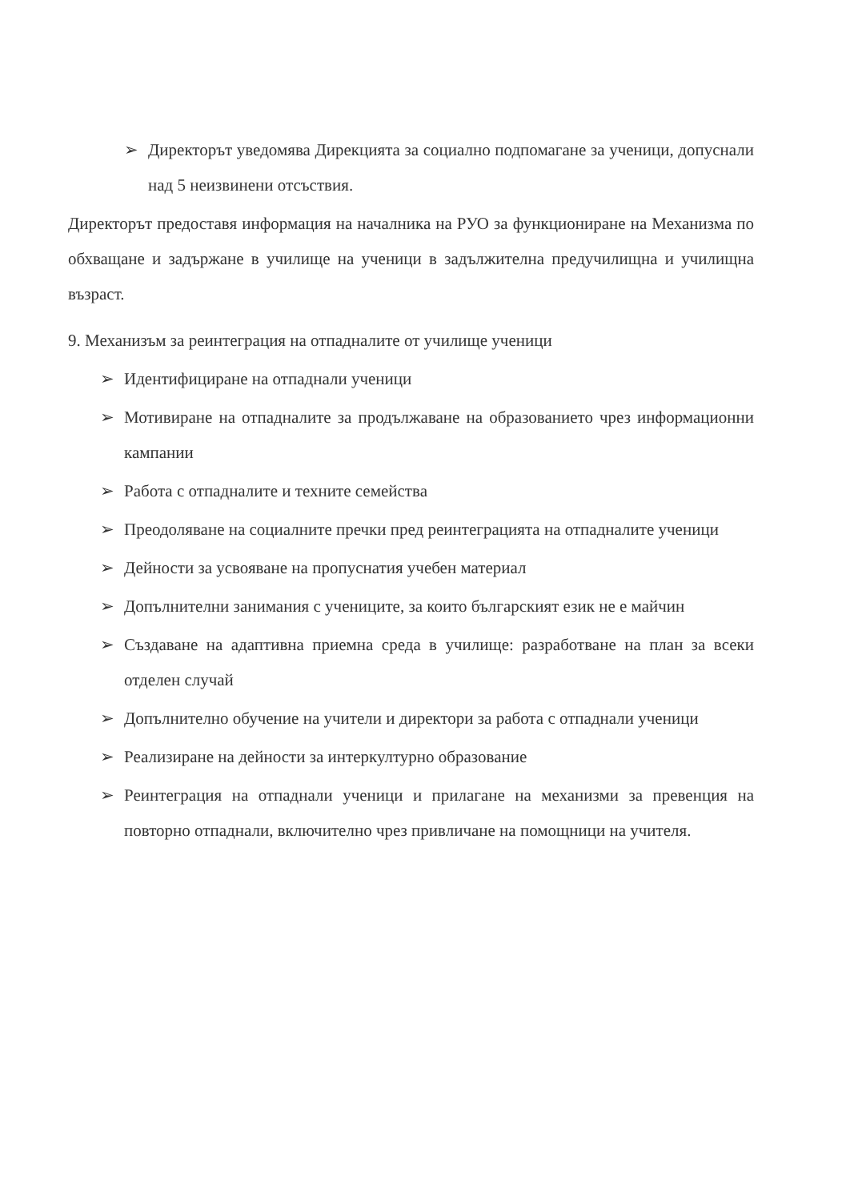➢ Директорът уведомява Дирекцията за социално подпомагане за ученици, допуснали над 5 неизвинени отсъствия.
Директорът предоставя информация на началника на РУО за функциониране на Механизма по обхващане и задържане в училище на ученици в задължителна предучилищна и училищна възраст.
9. Механизъм за реинтеграция на отпадналите от училище ученици
➢ Идентифициране на отпаднали ученици
➢ Мотивиране на отпадналите за продължаване на образованието чрез информационни кампании
➢ Работа с отпадналите и техните семейства
➢ Преодоляване на социалните пречки пред реинтеграцията на отпадналите ученици
➢ Дейности за усвояване на пропуснатия учебен материал
➢ Допълнителни занимания с учениците, за които българският език не е майчин
➢ Създаване на адаптивна приемна среда в училище: разработване на план за всеки отделен случай
➢ Допълнително обучение на учители и директори за работа с отпаднали ученици
➢ Реализиране на дейности за интеркултурно образование
➢ Реинтеграция на отпаднали ученици и прилагане на механизми за превенция на повторно отпаднали, включително чрез привличане на помощници на учителя.